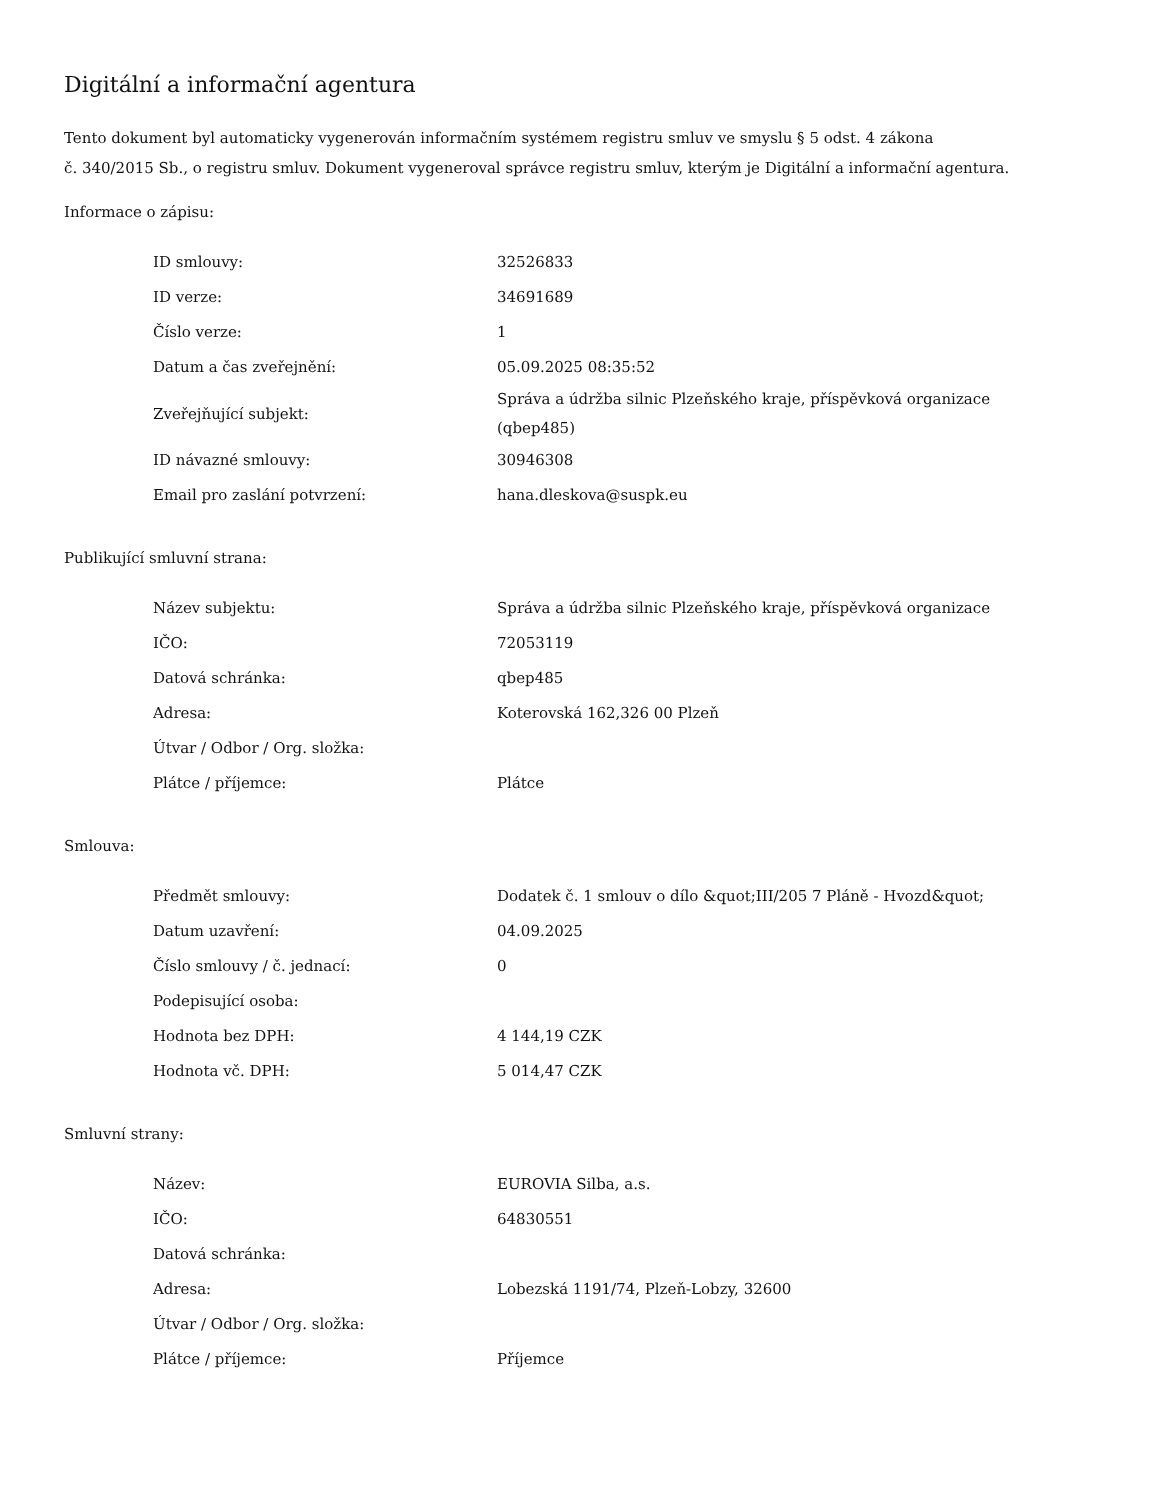Digitální a informační agentura
Tento dokument byl automaticky vygenerován informačním systémem registru smluv ve smyslu § 5 odst. 4 zákona
č. 340/2015 Sb., o registru smluv. Dokument vygeneroval správce registru smluv, kterým je Digitální a informační agentura.
Informace o zápisu:
| ID smlouvy: | 32526833 |
| ID verze: | 34691689 |
| Číslo verze: | 1 |
| Datum a čas zveřejnění: | 05.09.2025 08:35:52 |
| Zveřejňující subjekt: | Správa a údržba silnic Plzeňského kraje, příspěvková organizace (qbep485) |
| ID návazné smlouvy: | 30946308 |
| Email pro zaslání potvrzení: | hana.dleskova@suspk.eu |
Publikující smluvní strana:
| Název subjektu: | Správa a údržba silnic Plzeňského kraje, příspěvková organizace |
| IČO: | 72053119 |
| Datová schránka: | qbep485 |
| Adresa: | Koterovská 162,326 00 Plzeň |
| Útvar / Odbor / Org. složka: | |
| Plátce / příjemce: | Plátce |
Smlouva:
| Předmět smlouvy: | Dodatek č. 1 smlouv o dílo &quot;III/205 7 Pláně - Hvozd&quot; |
| Datum uzavření: | 04.09.2025 |
| Číslo smlouvy / č. jednací: | 0 |
| Podepisující osoba: | |
| Hodnota bez DPH: | 4 144,19 CZK |
| Hodnota vč. DPH: | 5 014,47 CZK |
Smluvní strany:
| Název: | EUROVIA Silba, a.s. |
| IČO: | 64830551 |
| Datová schránka: | |
| Adresa: | Lobezská 1191/74, Plzeň-Lobzy, 32600 |
| Útvar / Odbor / Org. složka: | |
| Plátce / příjemce: | Příjemce |